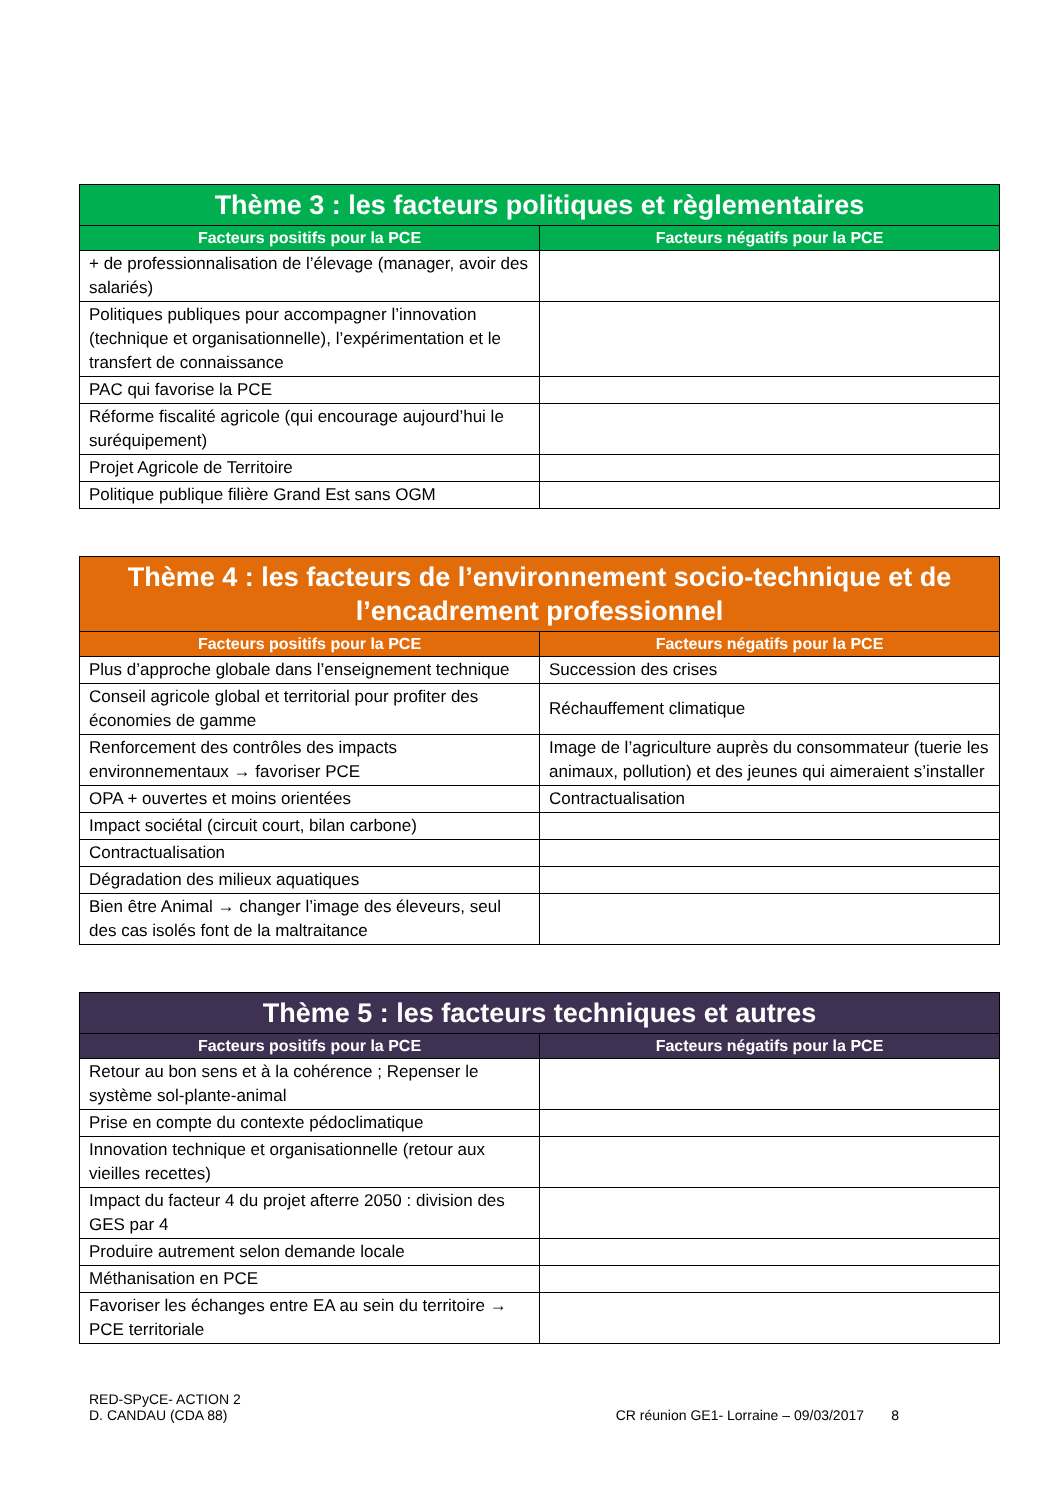| Thème 3 : les facteurs politiques et règlementaires | |
| --- | --- |
| Facteurs positifs pour la PCE | Facteurs négatifs pour la PCE |
| + de professionnalisation de l’élevage (manager, avoir des salariés) | |
| Politiques publiques pour accompagner l’innovation (technique et organisationnelle), l’expérimentation et le transfert de connaissance | |
| PAC qui favorise la PCE | |
| Réforme fiscalité agricole (qui encourage aujourd’hui le suréquipement) | |
| Projet Agricole de Territoire | |
| Politique publique filière Grand Est sans OGM | |
| Thème 4 : les facteurs de l’environnement socio-technique et de l’encadrement professionnel | |
| --- | --- |
| Facteurs positifs pour la PCE | Facteurs négatifs pour la PCE |
| Plus d’approche globale dans l’enseignement technique | Succession des crises |
| Conseil agricole global et territorial pour profiter des économies de gamme | Réchauffement climatique |
| Renforcement des contrôles des impacts environnementaux → favoriser PCE | Image de l’agriculture auprès du consommateur (tuerie les animaux, pollution) et des jeunes qui aimeraient s’installer |
| OPA + ouvertes et moins orientées | Contractualisation |
| Impact sociétal (circuit court, bilan carbone) | |
| Contractualisation | |
| Dégradation des milieux aquatiques | |
| Bien être Animal → changer l’image des éleveurs, seul des cas isolés font de la maltraitance | |
| Thème 5 : les facteurs techniques et autres | |
| --- | --- |
| Facteurs positifs pour la PCE | Facteurs négatifs pour la PCE |
| Retour au bon sens et à la cohérence ; Repenser le système sol-plante-animal | |
| Prise en compte du contexte pédoclimatique | |
| Innovation technique et organisationnelle (retour aux vieilles recettes) | |
| Impact du facteur 4 du projet afterre 2050 : division des GES par 4 | |
| Produire autrement selon demande locale | |
| Méthanisation en PCE | |
| Favoriser les échanges entre EA au sein du territoire → PCE territoriale | |
RED-SPyCE- ACTION 2
D. CANDAU (CDA 88)
CR réunion GE1- Lorraine – 09/03/2017 8